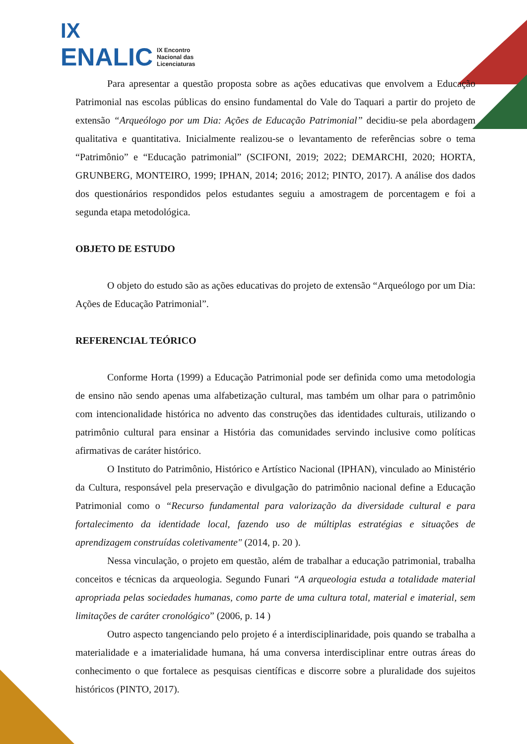IX
ENALIC IX Encontro
Nacional das
Licenciaturas
Para apresentar a questão proposta sobre as ações educativas que envolvem a Educação Patrimonial nas escolas públicas do ensino fundamental do Vale do Taquari a partir do projeto de extensão “Arqueólogo por um Dia: Ações de Educação Patrimonial” decidiu-se pela abordagem qualitativa e quantitativa. Inicialmente realizou-se o levantamento de referências sobre o tema “Patrimônio” e “Educação patrimonial” (SCIFONI, 2019; 2022; DEMARCHI, 2020; HORTA, GRUNBERG, MONTEIRO, 1999; IPHAN, 2014; 2016; 2012; PINTO, 2017). A análise dos dados dos questionários respondidos pelos estudantes seguiu a amostragem de porcentagem e foi a segunda etapa metodológica.
OBJETO DE ESTUDO
O objeto do estudo são as ações educativas do projeto de extensão “Arqueólogo por um Dia: Ações de Educação Patrimonial”.
REFERENCIAL TEÓRICO
Conforme Horta (1999) a Educação Patrimonial pode ser definida como uma metodologia de ensino não sendo apenas uma alfabetização cultural, mas também um olhar para o patrimônio com intencionalidade histórica no advento das construções das identidades culturais, utilizando o patrimônio cultural para ensinar a História das comunidades servindo inclusive como políticas afirmativas de caráter histórico.
O Instituto do Patrimônio, Histórico e Artístico Nacional (IPHAN), vinculado ao Ministério da Cultura, responsável pela preservação e divulgação do patrimônio nacional define a Educação Patrimonial como o “Recurso fundamental para valorização da diversidade cultural e para fortalecimento da identidade local, fazendo uso de múltiplas estratégias e situações de aprendizagem construídas coletivamente" (2014, p. 20 ).
Nessa vinculação, o projeto em questão, além de trabalhar a educação patrimonial, trabalha conceitos e técnicas da arqueologia. Segundo Funari “A arqueologia estuda a totalidade material apropriada pelas sociedades humanas, como parte de uma cultura total, material e imaterial, sem limitações de caráter cronológico” (2006, p. 14 )
Outro aspecto tangenciando pelo projeto é a interdisciplinaridade, pois quando se trabalha a materialidade e a imaterialidade humana, há uma conversa interdisciplinar entre outras áreas do conhecimento o que fortalece as pesquisas científicas e discorre sobre a pluralidade dos sujeitos históricos (PINTO, 2017).